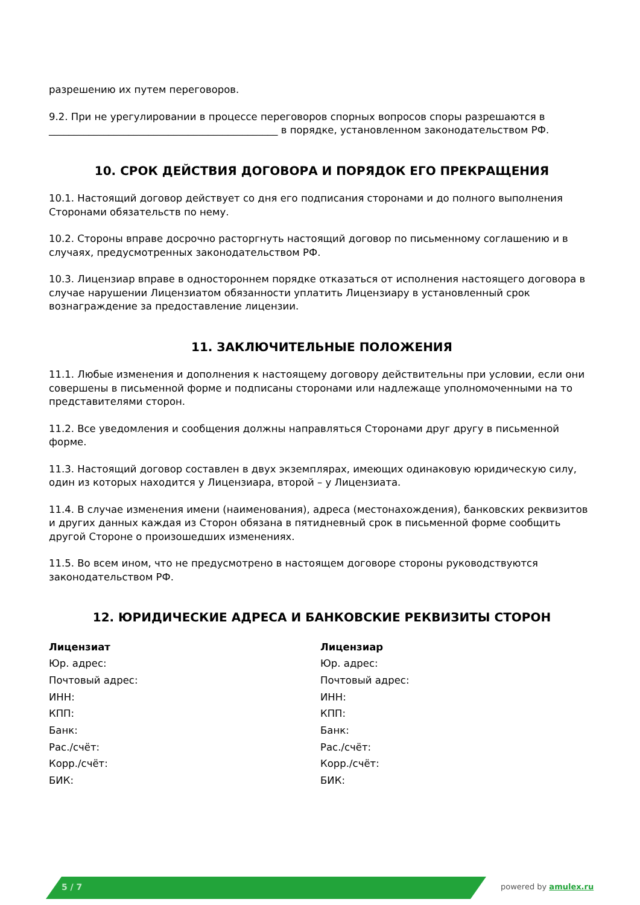разрешению их путем переговоров.
9.2. При не урегулировании в процессе переговоров спорных вопросов споры разрешаются в ______________________________________________ в порядке, установленном законодательством РФ.
10. СРОК ДЕЙСТВИЯ ДОГОВОРА И ПОРЯДОК ЕГО ПРЕКРАЩЕНИЯ
10.1. Настоящий договор действует со дня его подписания сторонами и до полного выполнения Сторонами обязательств по нему.
10.2. Стороны вправе досрочно расторгнуть настоящий договор по письменному соглашению и в случаях, предусмотренных законодательством РФ.
10.3. Лицензиар вправе в одностороннем порядке отказаться от исполнения настоящего договора в случае нарушении Лицензиатом обязанности уплатить Лицензиару в установленный срок вознаграждение за предоставление лицензии.
11. ЗАКЛЮЧИТЕЛЬНЫЕ ПОЛОЖЕНИЯ
11.1. Любые изменения и дополнения к настоящему договору действительны при условии, если они совершены в письменной форме и подписаны сторонами или надлежаще уполномоченными на то представителями сторон.
11.2. Все уведомления и сообщения должны направляться Сторонами друг другу в письменной форме.
11.3. Настоящий договор составлен в двух экземплярах, имеющих одинаковую юридическую силу, один из которых находится у Лицензиара, второй – у Лицензиата.
11.4. В случае изменения имени (наименования), адреса (местонахождения), банковских реквизитов и других данных каждая из Сторон обязана в пятидневный срок в письменной форме сообщить другой Стороне о произошедших изменениях.
11.5. Во всем ином, что не предусмотрено в настоящем договоре стороны руководствуются законодательством РФ.
12. ЮРИДИЧЕСКИЕ АДРЕСА И БАНКОВСКИЕ РЕКВИЗИТЫ СТОРОН
Лицензиат
Юр. адрес:
Почтовый адрес:
ИНН:
КПП:
Банк:
Рас./счёт:
Корр./счёт:
БИК:
Лицензиар
Юр. адрес:
Почтовый адрес:
ИНН:
КПП:
Банк:
Рас./счёт:
Корр./счёт:
БИК:
5 / 7 powered by amulex.ru